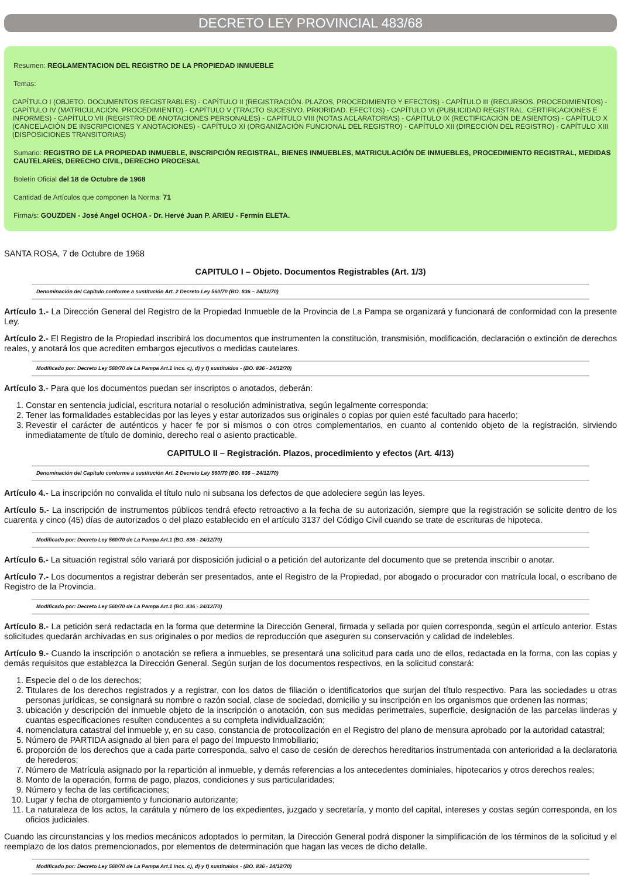DECRETO LEY PROVINCIAL 483/68
Resumen: REGLAMENTACION DEL REGISTRO DE LA PROPIEDAD INMUEBLE
Temas:
CAPÍTULO I (OBJETO. DOCUMENTOS REGISTRABLES) - CAPÍTULO II (REGISTRACIÓN. PLAZOS, PROCEDIMIENTO Y EFECTOS) - CAPÍTULO III (RECURSOS. PROCEDIMIENTOS) - CAPÍTULO IV (MATRICULACIÓN. PROCEDIMIENTO) - CAPÍTULO V (TRACTO SUCESIVO. PRIORIDAD. EFECTOS) - CAPÍTULO VI (PUBLICIDAD REGISTRAL. CERTIFICACIONES E INFORMES) - CAPÍTULO VII (REGISTRO DE ANOTACIONES PERSONALES) - CAPÍTULO VIII (NOTAS ACLARATORIAS) - CAPÍTULO IX (RECTIFICACIÓN DE ASIENTOS) - CAPÍTULO X (CANCELACIÓN DE INSCRIPCIONES Y ANOTACIONES) - CAPÍTULO XI (ORGANIZACIÓN FUNCIONAL DEL REGISTRO) - CAPÍTULO XII (DIRECCIÓN DEL REGISTRO) - CAPÍTULO XIII (DISPOSICIONES TRANSITORIAS)
Sumario: REGISTRO DE LA PROPIEDAD INMUEBLE, INSCRIPCIÓN REGISTRAL, BIENES INMUEBLES, MATRICULACIÓN DE INMUEBLES, PROCEDIMIENTO REGISTRAL, MEDIDAS CAUTELARES, DERECHO CIVIL, DERECHO PROCESAL
Boletín Oficial del 18 de Octubre de 1968
Cantidad de Artículos que componen la Norma: 71
Firma/s: GOUZDEN - José Angel OCHOA - Dr. Hervé Juan P. ARIEU - Fermín ELETA.
SANTA ROSA, 7 de Octubre de 1968
CAPITULO I – Objeto. Documentos Registrables (Art. 1/3)
Denominación del Capitulo conforme a sustitución Art. 2 Decreto Ley 560/70 (BO. 836 – 24/12/70)
Artículo 1.- La Dirección General del Registro de la Propiedad Inmueble de la Provincia de La Pampa se organizará y funcionará de conformidad con la presente Ley.
Artículo 2.- El Registro de la Propiedad inscribirá los documentos que instrumenten la constitución, transmisión, modificación, declaración o extinción de derechos reales, y anotará los que acrediten embargos ejecutivos o medidas cautelares.
Modificado por: Decreto Ley 560/70 de La Pampa Art.1 incs. c), d) y f) sustituidos - (BO. 836 - 24/12/70)
Artículo 3.- Para que los documentos puedan ser inscriptos o anotados, deberán:
1. Constar en sentencia judicial, escritura notarial o resolución administrativa, según legalmente corresponda;
2. Tener las formalidades establecidas por las leyes y estar autorizados sus originales o copias por quien esté facultado para hacerlo;
3. Revestir el carácter de auténticos y hacer fe por si mismos o con otros complementarios, en cuanto al contenido objeto de la registración, sirviendo inmediatamente de título de dominio, derecho real o asiento practicable.
CAPITULO II – Registración. Plazos, procedimiento y efectos (Art. 4/13)
Denominación del Capitulo conforme a sustitución Art. 2 Decreto Ley 560/70 (BO. 836 – 24/12/70)
Artículo 4.- La inscripción no convalida el título nulo ni subsana los defectos de que adoleciere según las leyes.
Artículo 5.- La inscripción de instrumentos públicos tendrá efecto retroactivo a la fecha de su autorización, siempre que la registración se solicite dentro de los cuarenta y cinco (45) días de autorizados o del plazo establecido en el artículo 3137 del Código Civil cuando se trate de escrituras de hipoteca.
Modificado por: Decreto Ley 560/70 de La Pampa Art.1 (BO. 836 - 24/12/70)
Artículo 6.- La situación registral sólo variará por disposición judicial o a petición del autorizante del documento que se pretenda inscribir o anotar.
Artículo 7.- Los documentos a registrar deberán ser presentados, ante el Registro de la Propiedad, por abogado o procurador con matrícula local, o escribano de Registro de la Provincia.
Modificado por: Decreto Ley 560/70 de La Pampa Art.1 (BO. 836 - 24/12/70)
Artículo 8.- La petición será redactada en la forma que determine la Dirección General, firmada y sellada por quien corresponda, según el artículo anterior. Estas solicitudes quedarán archivadas en sus originales o por medios de reproducción que aseguren su conservación y calidad de indelebles.
Artículo 9.- Cuando la inscripción o anotación se refiera a inmuebles, se presentará una solicitud para cada uno de ellos, redactada en la forma, con las copias y demás requisitos que establezca la Dirección General. Según surjan de los documentos respectivos, en la solicitud constará:
1. Especie del o de los derechos;
2. Titulares de los derechos registrados y a registrar, con los datos de filiación o identificatorios que surjan del título respectivo. Para las sociedades u otras personas jurídicas, se consignará su nombre o razón social, clase de sociedad, domicilio y su inscripción en los organismos que ordenen las normas;
3. ubicación y descripción del inmueble objeto de la inscripción o anotación, con sus medidas perimetrales, superficie, designación de las parcelas linderas y cuantas especificaciones resulten conducentes a su completa individualización;
4. nomenclatura catastral del inmueble y, en su caso, constancia de protocolización en el Registro del plano de mensura aprobado por la autoridad catastral;
5. Número de PARTIDA asignado al bien para el pago del Impuesto Inmobiliario;
6. proporción de los derechos que a cada parte corresponda, salvo el caso de cesión de derechos hereditarios instrumentada con anterioridad a la declaratoria de herederos;
7. Número de Matrícula asignado por la repartición al inmueble, y demás referencias a los antecedentes dominiales, hipotecarios y otros derechos reales;
8. Monto de la operación, forma de pago, plazos, condiciones y sus particularidades;
9. Número y fecha de las certificaciones;
10. Lugar y fecha de otorgamiento y funcionario autorizante;
11. La naturaleza de los actos, la carátula y número de los expedientes, juzgado y secretaría, y monto del capital, intereses y costas según corresponda, en los oficios judiciales.
Cuando las circunstancias y los medios mecánicos adoptados lo permitan, la Dirección General podrá disponer la simplificación de los términos de la solicitud y el reemplazo de los datos premencionados, por elementos de determinación que hagan las veces de dicho detalle.
Modificado por: Decreto Ley 560/70 de La Pampa Art.1 incs. c), d) y f) sustituidos - (BO. 836 - 24/12/70)